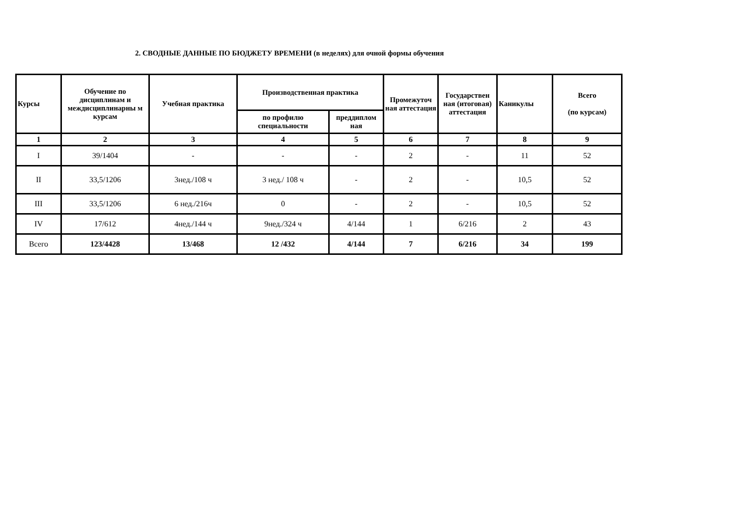2. СВОДНЫЕ ДАННЫЕ ПО БЮДЖЕТУ ВРЕМЕНИ (в неделях) для очной формы обучения
| Курсы | Обучение по дисциплинам и междисциплинарны м курсам | Учебная практика | Производственная практика | | Промежуточ ная аттестация | Государствен ная (итоговая) аттестация | Каникулы | Всего (по курсам) |
| --- | --- | --- | --- | --- | --- | --- | --- | --- |
| | | | по профилю специальности | преддиплом ная | | | | |
| 1 | 2 | 3 | 4 | 5 | 6 | 7 | 8 | 9 |
| I | 39/1404 | - | - | - | 2 | - | 11 | 52 |
| II | 33,5/1206 | 3нед./108 ч | 3 нед./ 108 ч | - | 2 | - | 10,5 | 52 |
| III | 33,5/1206 | 6 нед./216ч | 0 | - | 2 | - | 10,5 | 52 |
| IV | 17/612 | 4нед./144 ч | 9нед./324 ч | 4/144 | 1 | 6/216 | 2 | 43 |
| Всего | 123/4428 | 13/468 | 12 /432 | 4/144 | 7 | 6/216 | 34 | 199 |